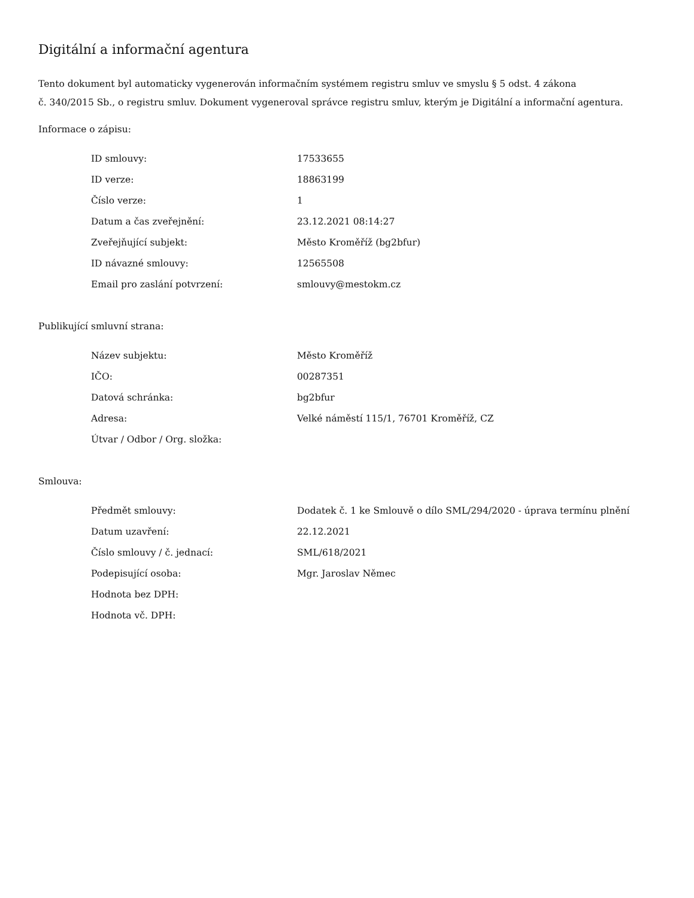Digitální a informační agentura
Tento dokument byl automaticky vygenerován informačním systémem registru smluv ve smyslu § 5 odst. 4 zákona
č. 340/2015 Sb., o registru smluv. Dokument vygeneroval správce registru smluv, kterým je Digitální a informační agentura.
Informace o zápisu:
| ID smlouvy: | 17533655 |
| ID verze: | 18863199 |
| Číslo verze: | 1 |
| Datum a čas zveřejnění: | 23.12.2021 08:14:27 |
| Zveřejňující subjekt: | Město Kroměříž (bg2bfur) |
| ID návazné smlouvy: | 12565508 |
| Email pro zaslání potvrzení: | smlouvy@mestokm.cz |
Publikující smluvní strana:
| Název subjektu: | Město Kroměříž |
| IČO: | 00287351 |
| Datová schránka: | bg2bfur |
| Adresa: | Velké náměstí 115/1, 76701 Kroměříž, CZ |
| Útvar / Odbor / Org. složka: | |
Smlouva:
| Předmět smlouvy: | Dodatek č. 1 ke Smlouvě o dílo SML/294/2020 - úprava termínu plnění |
| Datum uzavření: | 22.12.2021 |
| Číslo smlouvy / č. jednací: | SML/618/2021 |
| Podepisující osoba: | Mgr. Jaroslav Němec |
| Hodnota bez DPH: | |
| Hodnota vč. DPH: | |